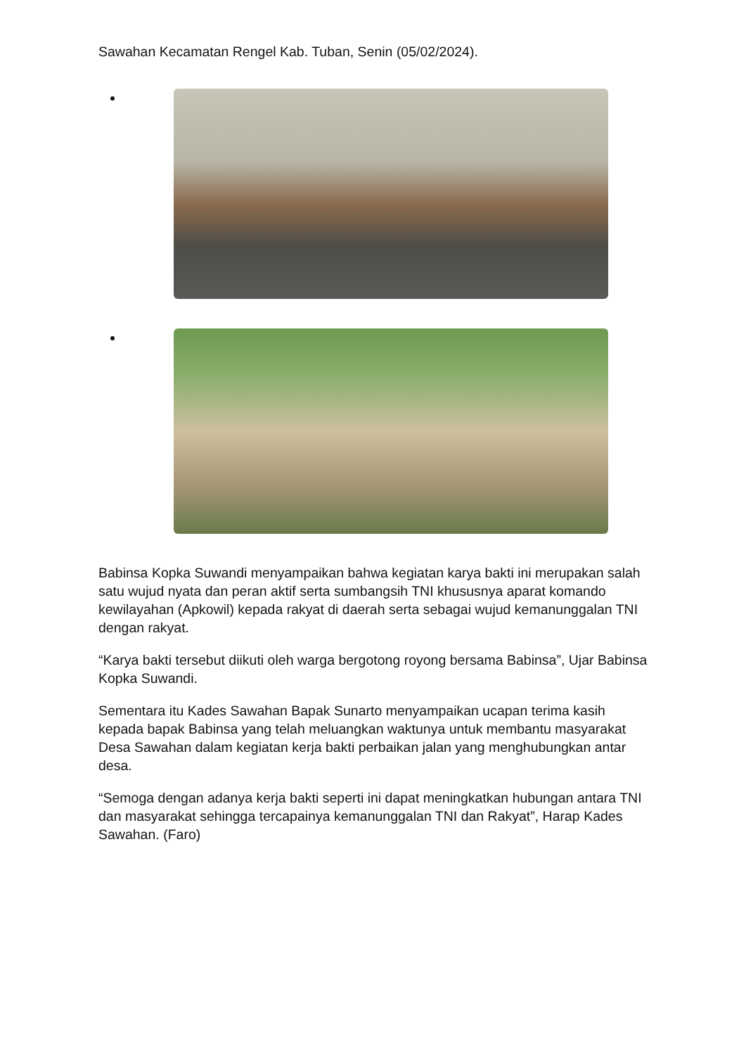Sawahan Kecamatan Rengel Kab. Tuban, Senin (05/02/2024).
Babinsa Kopka Suwandi menyampaikan bahwa kegiatan karya bakti ini merupakan salah satu wujud nyata dan peran aktif serta sumbangsih TNI khususnya aparat komando kewilayahan (Apkowil) kepada rakyat di daerah serta sebagai wujud kemanunggalan TNI dengan rakyat.
“Karya bakti tersebut diikuti oleh warga bergotong royong bersama Babinsa”, Ujar Babinsa Kopka Suwandi.
Sementara itu Kades Sawahan Bapak Sunarto menyampaikan ucapan terima kasih kepada bapak Babinsa yang telah meluangkan waktunya untuk membantu masyarakat Desa Sawahan dalam kegiatan kerja bakti perbaikan jalan yang menghubungkan antar desa.
“Semoga dengan adanya kerja bakti seperti ini dapat meningkatkan hubungan antara TNI dan masyarakat sehingga tercapainya kemanunggalan TNI dan Rakyat”, Harap Kades Sawahan. (Faro)